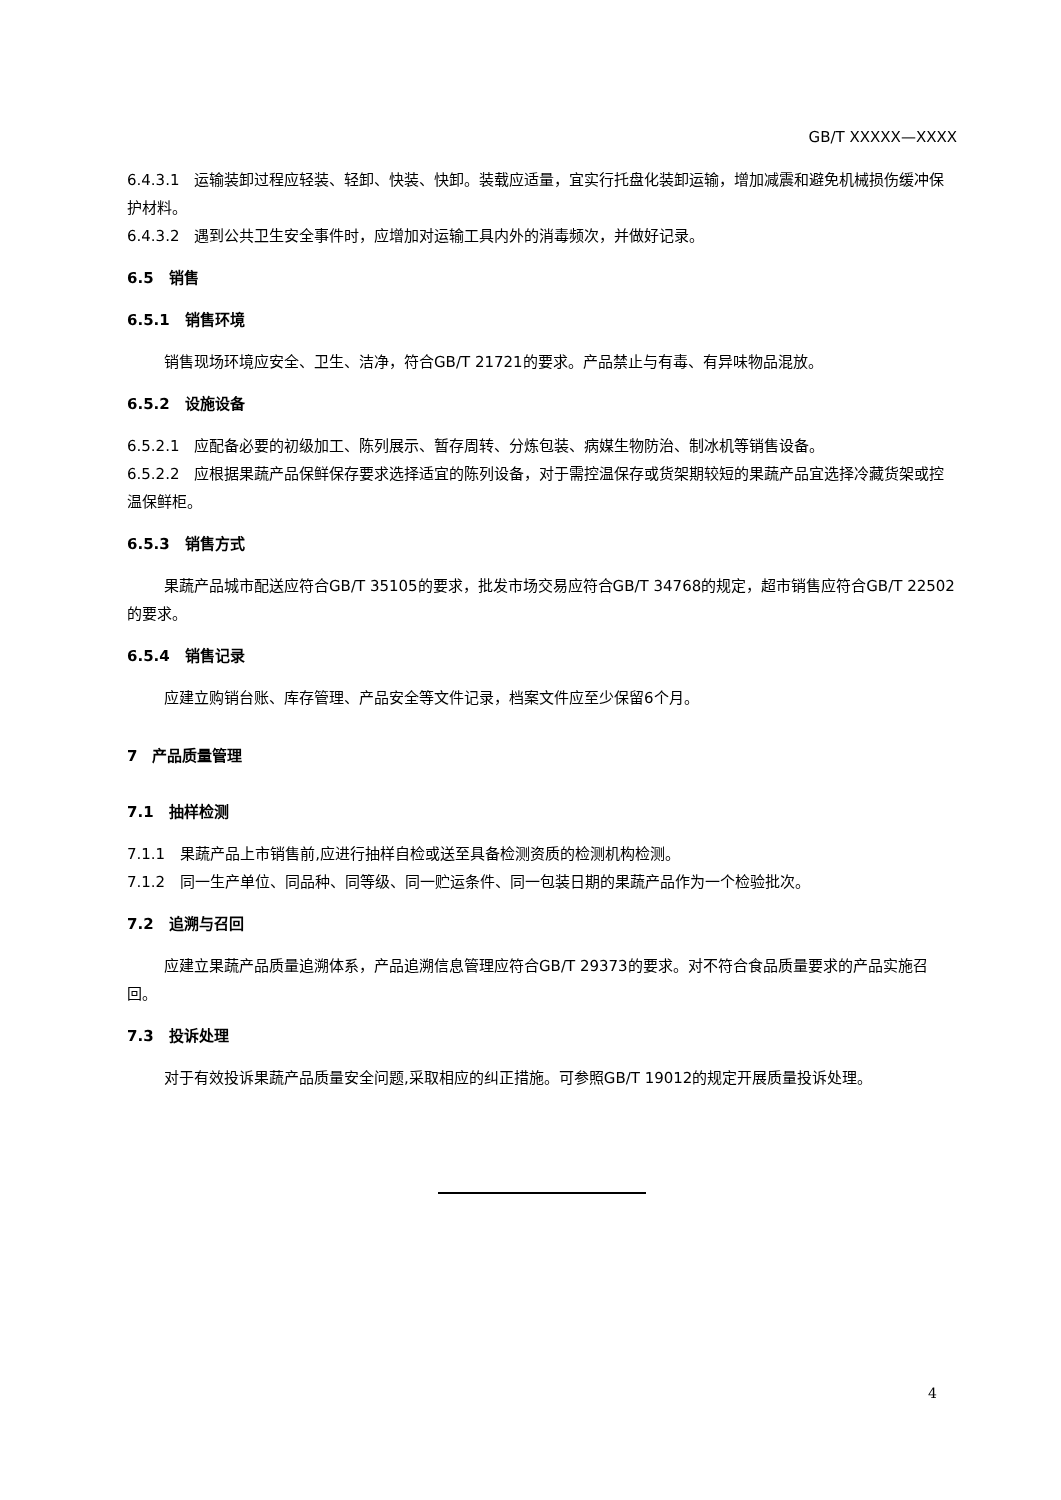GB/T XXXXX—XXXX
6.4.3.1　运输装卸过程应轻装、轻卸、快装、快卸。装载应适量，宜实行托盘化装卸运输，增加减震和避免机械损伤缓冲保护材料。
6.4.3.2　遇到公共卫生安全事件时，应增加对运输工具内外的消毒频次，并做好记录。
6.5　销售
6.5.1　销售环境
销售现场环境应安全、卫生、洁净，符合GB/T 21721的要求。产品禁止与有毒、有异味物品混放。
6.5.2　设施设备
6.5.2.1　应配备必要的初级加工、陈列展示、暂存周转、分炼包装、病媒生物防治、制冰机等销售设备。
6.5.2.2　应根据果蔬产品保鲜保存要求选择适宜的陈列设备，对于需控温保存或货架期较短的果蔬产品宜选择冷藏货架或控温保鲜柜。
6.5.3　销售方式
果蔬产品城市配送应符合GB/T 35105的要求，批发市场交易应符合GB/T 34768的规定，超市销售应符合GB/T 22502的要求。
6.5.4　销售记录
应建立购销台账、库存管理、产品安全等文件记录，档案文件应至少保留6个月。
7　产品质量管理
7.1　抽样检测
7.1.1　果蔬产品上市销售前,应进行抽样自检或送至具备检测资质的检测机构检测。
7.1.2　同一生产单位、同品种、同等级、同一贮运条件、同一包装日期的果蔬产品作为一个检验批次。
7.2　追溯与召回
应建立果蔬产品质量追溯体系，产品追溯信息管理应符合GB/T 29373的要求。对不符合食品质量要求的产品实施召回。
7.3　投诉处理
对于有效投诉果蔬产品质量安全问题,采取相应的纠正措施。可参照GB/T 19012的规定开展质量投诉处理。
4